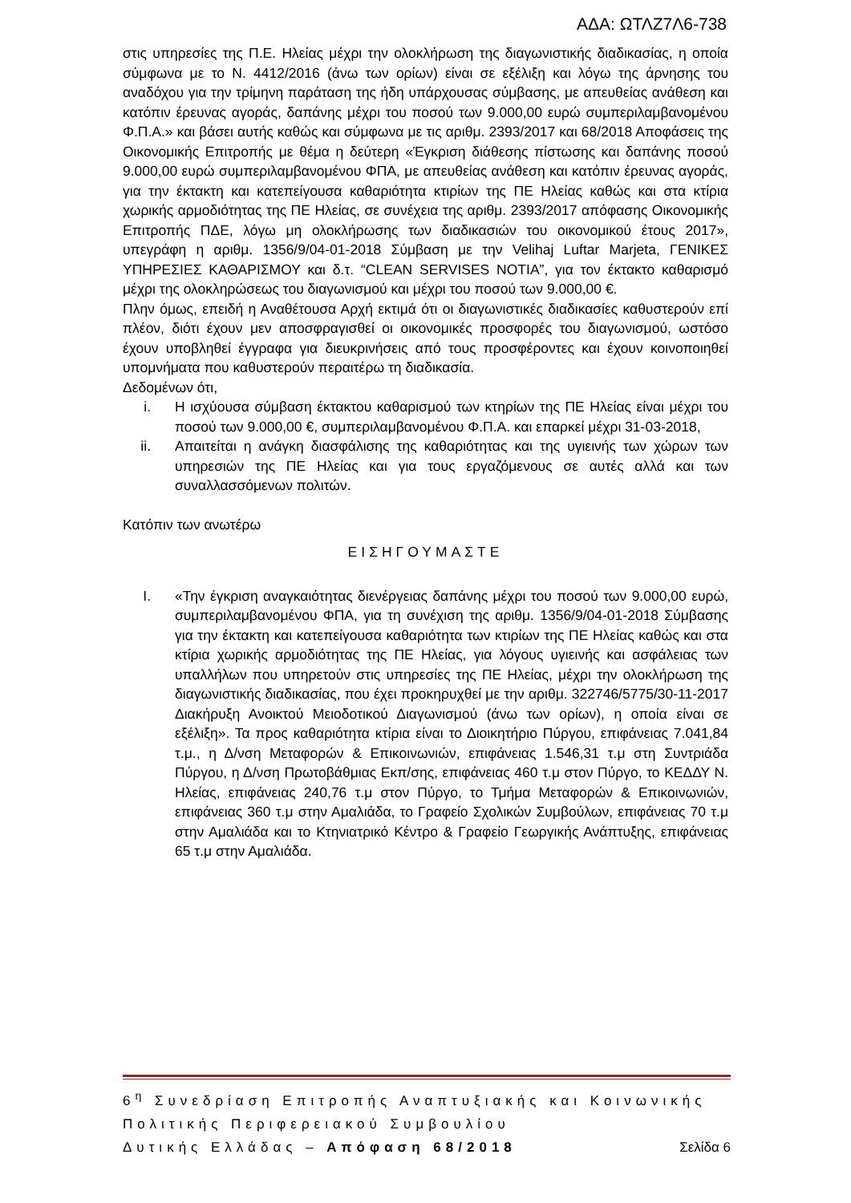ΑΔΑ: ΩΤΛΖ7Λ6-738
στις υπηρεσίες της Π.Ε. Ηλείας μέχρι την ολοκλήρωση της διαγωνιστικής διαδικασίας, η οποία σύμφωνα με το Ν. 4412/2016 (άνω των ορίων) είναι σε εξέλιξη και λόγω της άρνησης του αναδόχου για την τρίμηνη παράταση της ήδη υπάρχουσας σύμβασης, με απευθείας ανάθεση και κατόπιν έρευνας αγοράς, δαπάνης μέχρι του ποσού των 9.000,00 ευρώ συμπεριλαμβανομένου Φ.Π.Α.» και βάσει αυτής καθώς και σύμφωνα με τις αριθμ. 2393/2017 και 68/2018 Αποφάσεις της Οικονομικής Επιτροπής με θέμα η δεύτερη «Έγκριση διάθεσης πίστωσης και δαπάνης ποσού 9.000,00 ευρώ συμπεριλαμβανομένου ΦΠΑ, με απευθείας ανάθεση και κατόπιν έρευνας αγοράς, για την έκτακτη και κατεπείγουσα καθαριότητα κτιρίων της ΠΕ Ηλείας καθώς και στα κτίρια χωρικής αρμοδιότητας της ΠΕ Ηλείας, σε συνέχεια της αριθμ. 2393/2017 απόφασης Οικονομικής Επιτροπής ΠΔΕ, λόγω μη ολοκλήρωσης των διαδικασιών του οικονομικού έτους 2017», υπεγράφη η αριθμ. 1356/9/04-01-2018 Σύμβαση με την Velihaj Luftar Marjeta, ΓΕΝΙΚΕΣ ΥΠΗΡΕΣΙΕΣ ΚΑΘΑΡΙΣΜΟΥ και δ.τ. “CLEAN SERVISES NOTIA”, για τον έκτακτο καθαρισμό μέχρι της ολοκληρώσεως του διαγωνισμού και μέχρι του ποσού των 9.000,00 €.
Πλην όμως, επειδή η Αναθέτουσα Αρχή εκτιμά ότι οι διαγωνιστικές διαδικασίες καθυστερούν επί πλέον, διότι έχουν μεν αποσφραγισθεί οι οικονομικές προσφορές του διαγωνισμού, ωστόσο έχουν υποβληθεί έγγραφα για διευκρινήσεις από τους προσφέροντες και έχουν κοινοποιηθεί υπομνήματα που καθυστερούν περαιτέρω τη διαδικασία.
Δεδομένων ότι,
i. Η ισχύουσα σύμβαση έκτακτου καθαρισμού των κτηρίων της ΠΕ Ηλείας είναι μέχρι του ποσού των 9.000,00 €, συμπεριλαμβανομένου Φ.Π.Α. και επαρκεί μέχρι 31-03-2018,
ii. Απαιτείται η ανάγκη διασφάλισης της καθαριότητας και της υγιεινής των χώρων των υπηρεσιών της ΠΕ Ηλείας και για τους εργαζόμενους σε αυτές αλλά και των συναλλασσόμενων πολιτών.
Κατόπιν των ανωτέρω
ΕΙΣΗΓΟΥΜΑΣΤΕ
I. «Την έγκριση αναγκαιότητας διενέργειας δαπάνης μέχρι του ποσού των 9.000,00 ευρώ, συμπεριλαμβανομένου ΦΠΑ, για τη συνέχιση της αριθμ. 1356/9/04-01-2018 Σύμβασης για την έκτακτη και κατεπείγουσα καθαριότητα των κτιρίων της ΠΕ Ηλείας καθώς και στα κτίρια χωρικής αρμοδιότητας της ΠΕ Ηλείας, για λόγους υγιεινής και ασφάλειας των υπαλλήλων που υπηρετούν στις υπηρεσίες της ΠΕ Ηλείας, μέχρι την ολοκλήρωση της διαγωνιστικής διαδικασίας, που έχει προκηρυχθεί με την αριθμ. 322746/5775/30-11-2017 Διακήρυξη Ανοικτού Μειοδοτικού Διαγωνισμού (άνω των ορίων), η οποία είναι σε εξέλιξη». Τα προς καθαριότητα κτίρια είναι το Διοικητήριο Πύργου, επιφάνειας 7.041,84 τ.μ., η Δ/νση Μεταφορών & Επικοινωνιών, επιφάνειας 1.546,31 τ.μ στη Συντριάδα Πύργου, η Δ/νση Πρωτοβάθμιας Εκπ/σης, επιφάνειας 460 τ.μ στον Πύργο, το ΚΕΔΔΥ Ν. Ηλείας, επιφάνειας 240,76 τ.μ στον Πύργο, το Τμήμα Μεταφορών & Επικοινωνιών, επιφάνειας 360 τ.μ στην Αμαλιάδα, το Γραφείο Σχολικών Συμβούλων, επιφάνειας 70 τ.μ στην Αμαλιάδα και το Κτηνιατρικό Κέντρο & Γραφείο Γεωργικής Ανάπτυξης, επιφάνειας 65 τ.μ στην Αμαλιάδα.
6<sup>η</sup> Συνεδρίαση Επιτροπής Αναπτυξιακής και Κοινωνικής Πολιτικής Περιφερειακού Συμβουλίου
Δυτικής Ελλάδας – Απόφαση 68/2018 Σελίδα 6